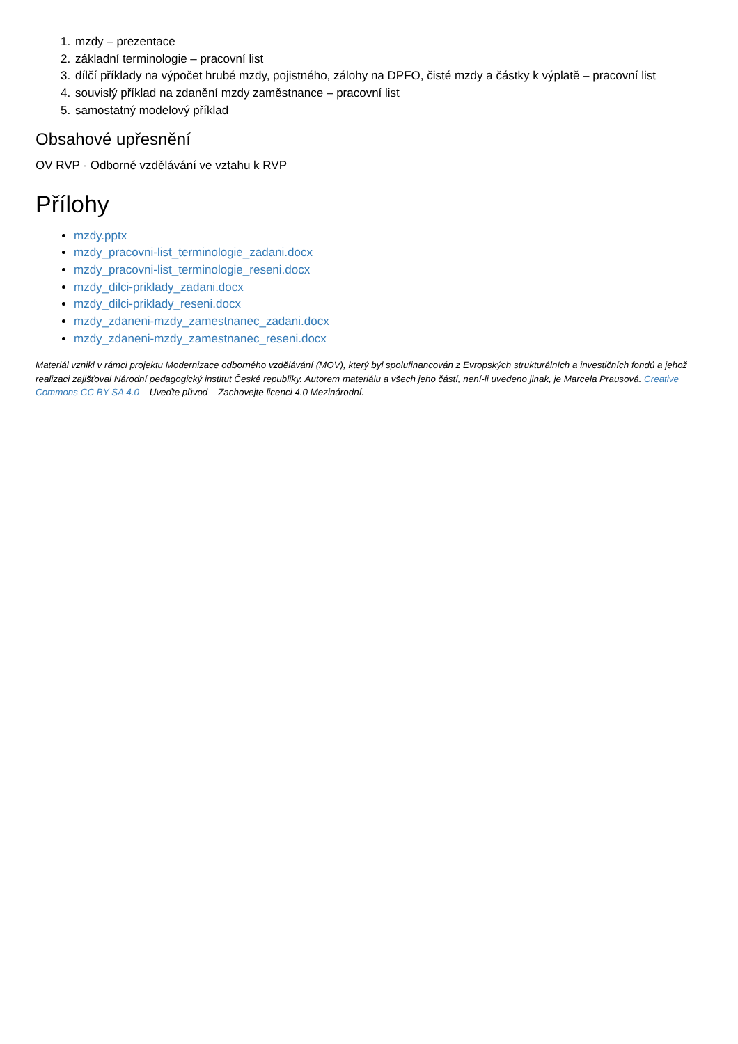1. mzdy – prezentace
2. základní terminologie – pracovní list
3. dílčí příklady na výpočet hrubé mzdy, pojistného, zálohy na DPFO, čisté mzdy a částky k výplatě – pracovní list
4. souvislý příklad na zdanění mzdy zaměstnance – pracovní list
5. samostatný modelový příklad
Obsahové upřesnění
OV RVP - Odborné vzdělávání ve vztahu k RVP
Přílohy
mzdy.pptx
mzdy_pracovni-list_terminologie_zadani.docx
mzdy_pracovni-list_terminologie_reseni.docx
mzdy_dilci-priklady_zadani.docx
mzdy_dilci-priklady_reseni.docx
mzdy_zdaneni-mzdy_zamestnanec_zadani.docx
mzdy_zdaneni-mzdy_zamestnanec_reseni.docx
Materiál vznikl v rámci projektu Modernizace odborného vzdělávání (MOV), který byl spolufinancován z Evropských strukturálních a investičních fondů a jehož realizaci zajišťoval Národní pedagogický institut České republiky. Autorem materiálu a všech jeho částí, není-li uvedeno jinak, je Marcela Prausová. Creative Commons CC BY SA 4.0 – Uveďte původ – Zachovejte licenci 4.0 Mezinárodní.